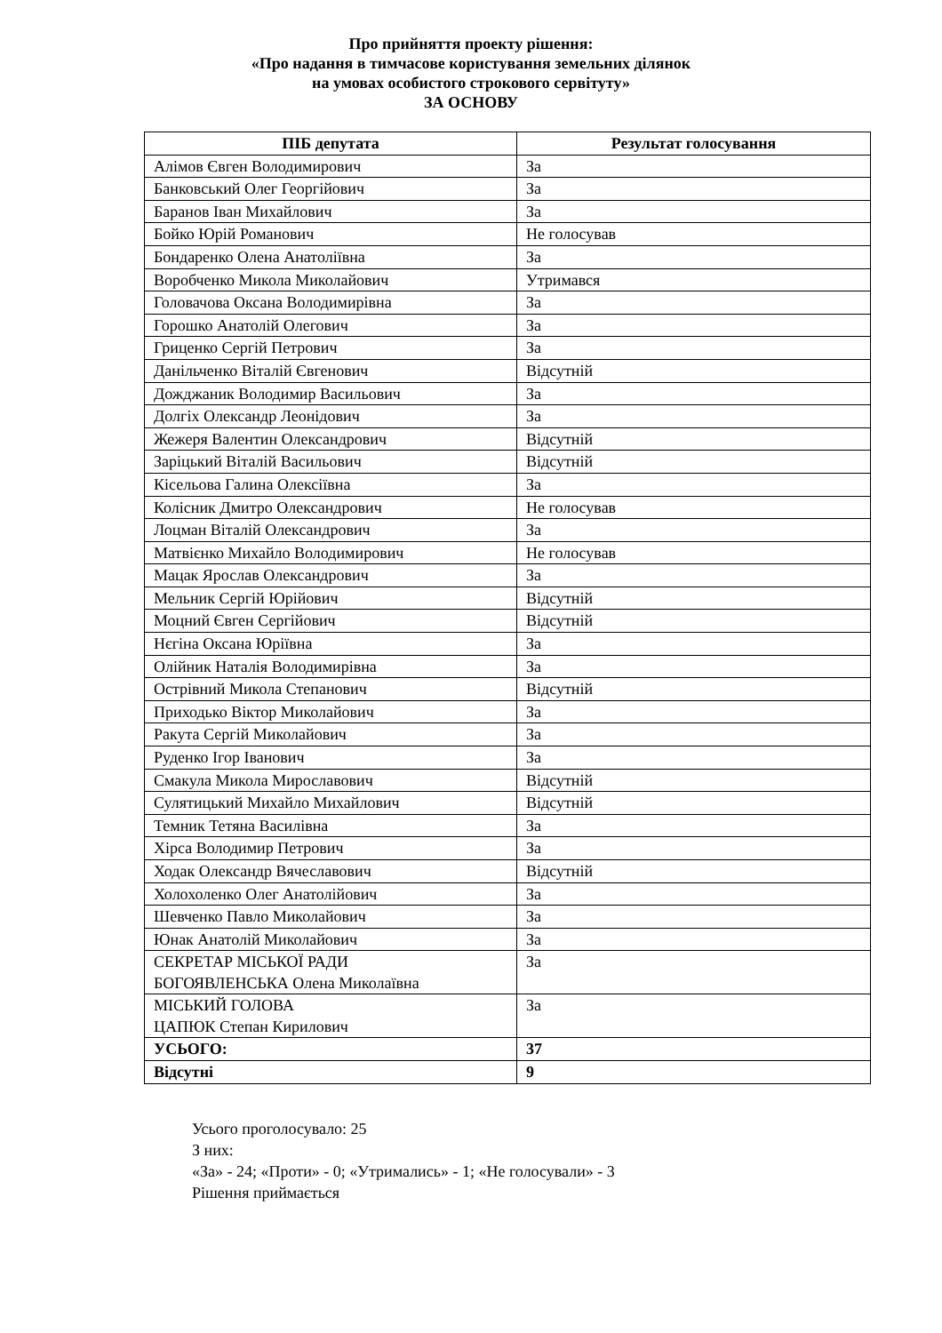Про прийняття проекту рішення:
«Про надання в тимчасове користування земельних ділянок
на умовах особистого строкового сервітуту»
ЗА ОСНОВУ
| ПІБ депутата | Результат голосування |
| --- | --- |
| Алімов Євген Володимирович | За |
| Банковський Олег Георгійович | За |
| Баранов Іван Михайлович | За |
| Бойко Юрій Романович | Не голосував |
| Бондаренко Олена Анатоліївна | За |
| Воробченко Микола Миколайович | Утримався |
| Головачова Оксана Володимирівна | За |
| Горошко Анатолій Олегович | За |
| Гриценко Сергій Петрович | За |
| Данільченко Віталій Євгенович | Відсутній |
| Дождж­аник Володимир Васильович | За |
| Долгіх Олександр Леонідович | За |
| Жежеря Валентин Олександрович | Відсутній |
| Заріцький Віталій Васильович | Відсутній |
| Кісельова Галина Олексіївна | За |
| Колісник Дмитро Олександрович | Не голосував |
| Лоцман Віталій Олександрович | За |
| Матвієнко Михайло Володимирович | Не голосував |
| Мацак Ярослав Олександрович | За |
| Мельник Сергій Юрійович | Відсутній |
| Моцний Євген Сергійович | Відсутній |
| Нєгіна Оксана Юріївна | За |
| Олійник Наталія Володимирівна | За |
| Острівний Микола Степанович | Відсутній |
| Приходько Віктор Миколайович | За |
| Ракута Сергій Миколайович | За |
| Руденко Ігор Іванович | За |
| Смакула Микола Мирославович | Відсутній |
| Сулятицький Михайло Михайлович | Відсутній |
| Темник Тетяна Василівна | За |
| Хірса Володимир Петрович | За |
| Ходак Олександр Вячеславович | Відсутній |
| Холохоленко Олег Анатолійович | За |
| Шевченко Павло Миколайович | За |
| Юнак Анатолій Миколайович | За |
| СЕКРЕТАР МІСЬКОЇ РАДИ БОГОЯВЛЕНСЬКА Олена Миколаївна | За |
| МІСЬКИЙ ГОЛОВА ЦАПЮК Степан Кирилович | За |
| УСЬОГО: | 37 |
| Відсутні | 9 |
Усього проголосувало: 25
З них:
«За» - 24; «Проти» - 0; «Утримались» - 1; «Не голосували» - 3
Рішення приймається